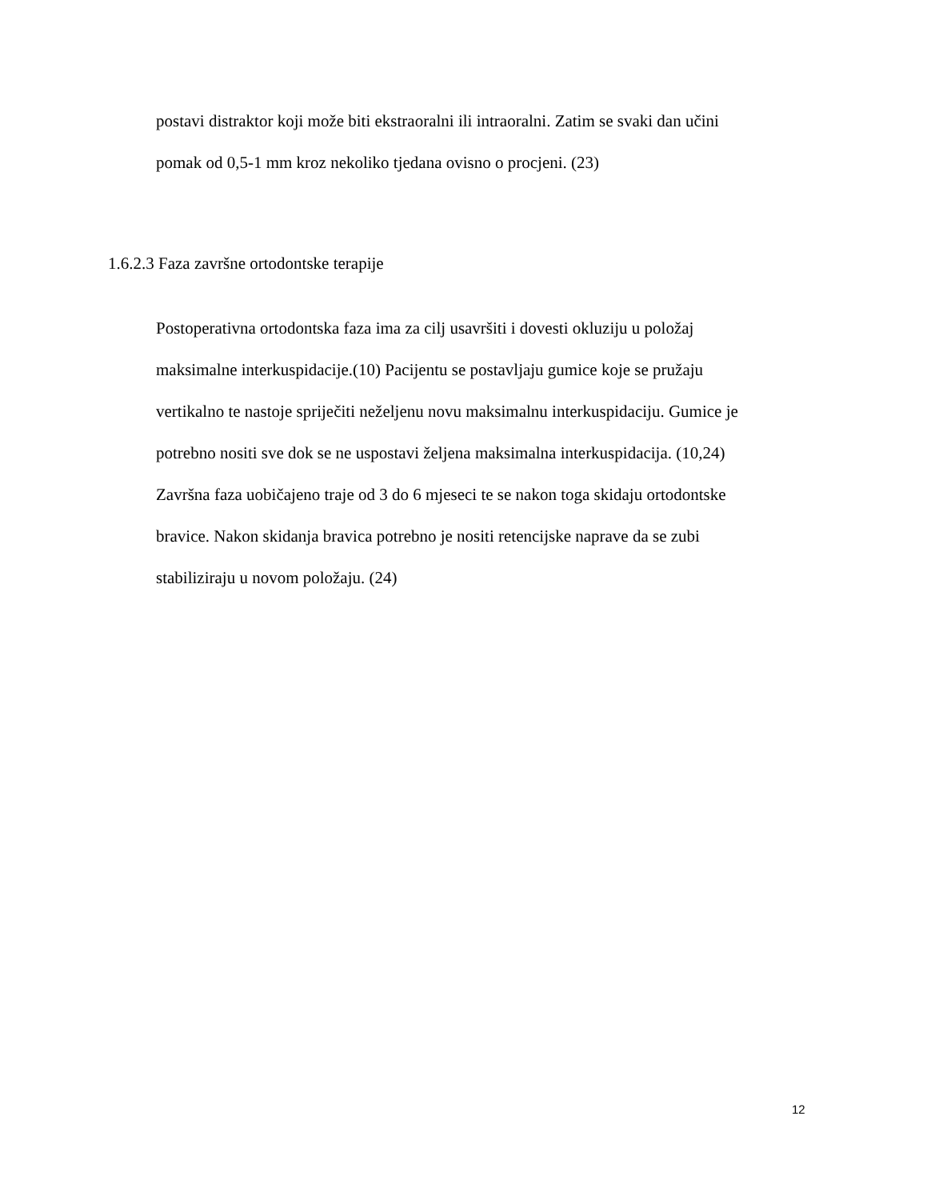postavi distraktor koji može biti ekstraoralni ili intraoralni. Zatim se svaki dan učini
pomak od 0,5-1 mm kroz nekoliko tjedana ovisno o procjeni. (23)
1.6.2.3 Faza završne ortodontske terapije
Postoperativna ortodontska faza ima za cilj usavršiti i dovesti okluziju u položaj
maksimalne interkuspidacije.(10) Pacijentu se postavljaju gumice koje se pružaju
vertikalno te nastoje spriječiti neželjenu novu maksimalnu interkuspidaciju. Gumice je
potrebno nositi sve dok se ne uspostavi željena maksimalna interkuspidacija. (10,24)
Završna faza uobičajeno traje od 3 do 6 mjeseci te se nakon toga skidaju ortodontske
bravice. Nakon skidanja bravica potrebno je nositi retencijske naprave da se zubi
stabiliziraju u novom položaju. (24)
12